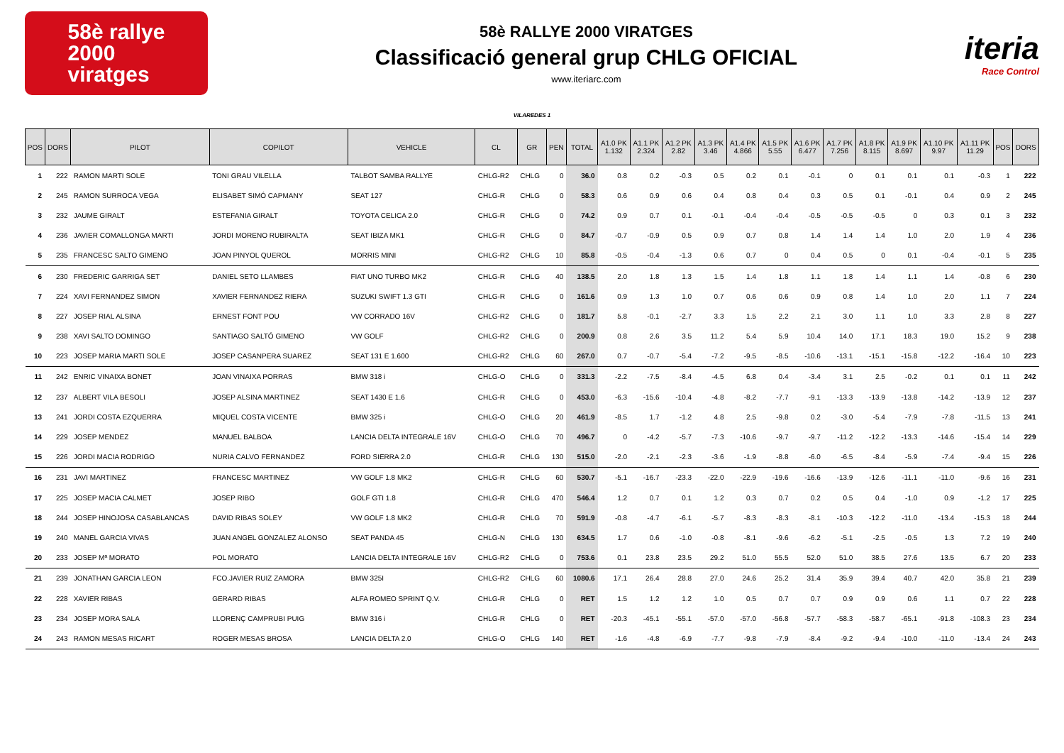58è rallye
2000
viratges
58è RALLYE 2000 VIRATGES
Classificació general grup CHLG OFICIAL
www.iteriarc.com
iteria
Race Control
VILAREDES 1
| POS | DORS | PILOT | COPILOT | VEHICLE | CL | GR | PEN | TOTAL | A1.0 PK 1.132 | A1.1 PK 2.324 | A1.2 PK 2.82 | A1.3 PK 3.46 | A1.4 PK 4.866 | A1.5 PK 5.55 | A1.6 PK 6.477 | A1.7 PK 7.256 | A1.8 PK 8.115 | A1.9 PK 8.697 | A1.10 PK 9.97 | A1.11 PK 11.29 | POS | DORS |
| --- | --- | --- | --- | --- | --- | --- | --- | --- | --- | --- | --- | --- | --- | --- | --- | --- | --- | --- | --- | --- | --- | --- |
| 1 | 222 | RAMON MARTI SOLE | TONI GRAU VILELLA | TALBOT SAMBA RALLYE | CHLG-R2 | CHLG | 0 | 36.0 | 0.8 | 0.2 | -0.3 | 0.5 | 0.2 | 0.1 | -0.1 | 0 | 0.1 | 0.1 | 0.1 | -0.3 | 1 | 222 |
| 2 | 245 | RAMON SURROCA VEGA | ELISABET SIMÓ CAPMANY | SEAT 127 | CHLG-R | CHLG | 0 | 58.3 | 0.6 | 0.9 | 0.6 | 0.4 | 0.8 | 0.4 | 0.3 | 0.5 | 0.1 | -0.1 | 0.4 | 0.9 | 2 | 245 |
| 3 | 232 | JAUME GIRALT | ESTEFANIA GIRALT | TOYOTA CELICA 2.0 | CHLG-R | CHLG | 0 | 74.2 | 0.9 | 0.7 | 0.1 | -0.1 | -0.4 | -0.4 | -0.5 | -0.5 | -0.5 | 0 | 0.3 | 0.1 | 3 | 232 |
| 4 | 236 | JAVIER COMALLONGA MARTI | JORDI MORENO RUBIRALTA | SEAT IBIZA MK1 | CHLG-R | CHLG | 0 | 84.7 | -0.7 | -0.9 | 0.5 | 0.9 | 0.7 | 0.8 | 1.4 | 1.4 | 1.4 | 1.0 | 2.0 | 1.9 | 4 | 236 |
| 5 | 235 | FRANCESC SALTO GIMENO | JOAN PINYOL QUEROL | MORRIS MINI | CHLG-R2 | CHLG | 10 | 85.8 | -0.5 | -0.4 | -1.3 | 0.6 | 0.7 | 0 | 0.4 | 0.5 | 0 | 0.1 | -0.4 | -0.1 | 5 | 235 |
| 6 | 230 | FREDERIC GARRIGA SET | DANIEL SETO LLAMBES | FIAT UNO TURBO MK2 | CHLG-R | CHLG | 40 | 138.5 | 2.0 | 1.8 | 1.3 | 1.5 | 1.4 | 1.8 | 1.1 | 1.8 | 1.4 | 1.1 | 1.4 | -0.8 | 6 | 230 |
| 7 | 224 | XAVI FERNANDEZ SIMON | XAVIER FERNANDEZ RIERA | SUZUKI SWIFT 1.3 GTI | CHLG-R | CHLG | 0 | 161.6 | 0.9 | 1.3 | 1.0 | 0.7 | 0.6 | 0.6 | 0.9 | 0.8 | 1.4 | 1.0 | 2.0 | 1.1 | 7 | 224 |
| 8 | 227 | JOSEP RIAL ALSINA | ERNEST FONT POU | VW CORRADO 16V | CHLG-R2 | CHLG | 0 | 181.7 | 5.8 | -0.1 | -2.7 | 3.3 | 1.5 | 2.2 | 2.1 | 3.0 | 1.1 | 1.0 | 3.3 | 2.8 | 8 | 227 |
| 9 | 238 | XAVI SALTO DOMINGO | SANTIAGO SALTÓ GIMENO | VW GOLF | CHLG-R2 | CHLG | 0 | 200.9 | 0.8 | 2.6 | 3.5 | 11.2 | 5.4 | 5.9 | 10.4 | 14.0 | 17.1 | 18.3 | 19.0 | 15.2 | 9 | 238 |
| 10 | 223 | JOSEP MARIA MARTI SOLE | JOSEP CASANPERA SUAREZ | SEAT 131 E 1.600 | CHLG-R2 | CHLG | 60 | 267.0 | 0.7 | -0.7 | -5.4 | -7.2 | -9.5 | -8.5 | -10.6 | -13.1 | -15.1 | -15.8 | -12.2 | -16.4 | 10 | 223 |
| 11 | 242 | ENRIC VINAIXA BONET | JOAN VINAIXA PORRAS | BMW 318 i | CHLG-O | CHLG | 0 | 331.3 | -2.2 | -7.5 | -8.4 | -4.5 | 6.8 | 0.4 | -3.4 | 3.1 | 2.5 | -0.2 | 0.1 | 0.1 | 11 | 242 |
| 12 | 237 | ALBERT VILA BESOLI | JOSEP ALSINA MARTINEZ | SEAT 1430 E 1.6 | CHLG-R | CHLG | 0 | 453.0 | -6.3 | -15.6 | -10.4 | -4.8 | -8.2 | -7.7 | -9.1 | -13.3 | -13.9 | -13.8 | -14.2 | -13.9 | 12 | 237 |
| 13 | 241 | JORDI COSTA EZQUERRA | MIQUEL COSTA VICENTE | BMW 325 i | CHLG-O | CHLG | 20 | 461.9 | -8.5 | 1.7 | -1.2 | 4.8 | 2.5 | -9.8 | 0.2 | -3.0 | -5.4 | -7.9 | -7.8 | -11.5 | 13 | 241 |
| 14 | 229 | JOSEP MENDEZ | MANUEL BALBOA | LANCIA DELTA INTEGRALE 16V | CHLG-O | CHLG | 70 | 496.7 | 0 | -4.2 | -5.7 | -7.3 | -10.6 | -9.7 | -9.7 | -11.2 | -12.2 | -13.3 | -14.6 | -15.4 | 14 | 229 |
| 15 | 226 | JORDI MACIA RODRIGO | NURIA CALVO FERNANDEZ | FORD SIERRA 2.0 | CHLG-R | CHLG | 130 | 515.0 | -2.0 | -2.1 | -2.3 | -3.6 | -1.9 | -8.8 | -6.0 | -6.5 | -8.4 | -5.9 | -7.4 | -9.4 | 15 | 226 |
| 16 | 231 | JAVI MARTINEZ | FRANCESC MARTINEZ | VW GOLF 1.8 MK2 | CHLG-R | CHLG | 60 | 530.7 | -5.1 | -16.7 | -23.3 | -22.0 | -22.9 | -19.6 | -16.6 | -13.9 | -12.6 | -11.1 | -11.0 | -9.6 | 16 | 231 |
| 17 | 225 | JOSEP MACIA CALMET | JOSEP RIBO | GOLF GTI 1.8 | CHLG-R | CHLG | 470 | 546.4 | 1.2 | 0.7 | 0.1 | 1.2 | 0.3 | 0.7 | 0.2 | 0.5 | 0.4 | -1.0 | 0.9 | -1.2 | 17 | 225 |
| 18 | 244 | JOSEP HINOJOSA CASABLANCAS | DAVID RIBAS SOLEY | VW GOLF 1.8 MK2 | CHLG-R | CHLG | 70 | 591.9 | -0.8 | -4.7 | -6.1 | -5.7 | -8.3 | -8.3 | -8.1 | -10.3 | -12.2 | -11.0 | -13.4 | -15.3 | 18 | 244 |
| 19 | 240 | MANEL GARCIA VIVAS | JUAN ANGEL GONZALEZ ALONSO | SEAT PANDA 45 | CHLG-N | CHLG | 130 | 634.5 | 1.7 | 0.6 | -1.0 | -0.8 | -8.1 | -9.6 | -6.2 | -5.1 | -2.5 | -0.5 | 1.3 | 7.2 | 19 | 240 |
| 20 | 233 | JOSEP Mª MORATO | POL MORATO | LANCIA DELTA INTEGRALE 16V | CHLG-R2 | CHLG | 0 | 753.6 | 0.1 | 23.8 | 23.5 | 29.2 | 51.0 | 55.5 | 52.0 | 51.0 | 38.5 | 27.6 | 13.5 | 6.7 | 20 | 233 |
| 21 | 239 | JONATHAN GARCIA LEON | FCO.JAVIER RUIZ ZAMORA | BMW 325I | CHLG-R2 | CHLG | 60 | 1080.6 | 17.1 | 26.4 | 28.8 | 27.0 | 24.6 | 25.2 | 31.4 | 35.9 | 39.4 | 40.7 | 42.0 | 35.8 | 21 | 239 |
| 22 | 228 | XAVIER RIBAS | GERARD RIBAS | ALFA ROMEO SPRINT Q.V. | CHLG-R | CHLG | 0 | RET | 1.5 | 1.2 | 1.2 | 1.0 | 0.5 | 0.7 | 0.7 | 0.9 | 0.9 | 0.6 | 1.1 | 0.7 | 22 | 228 |
| 23 | 234 | JOSEP MORA SALA | LLORENÇ CAMPRUBI PUIG | BMW 316 i | CHLG-R | CHLG | 0 | RET | -20.3 | -45.1 | -55.1 | -57.0 | -57.0 | -56.8 | -57.7 | -58.3 | -58.7 | -65.1 | -91.8 | -108.3 | 23 | 234 |
| 24 | 243 | RAMON MESAS RICART | ROGER MESAS BROSA | LANCIA DELTA 2.0 | CHLG-O | CHLG | 140 | RET | -1.6 | -4.8 | -6.9 | -7.7 | -9.8 | -7.9 | -8.4 | -9.2 | -9.4 | -10.0 | -11.0 | -13.4 | 24 | 243 |